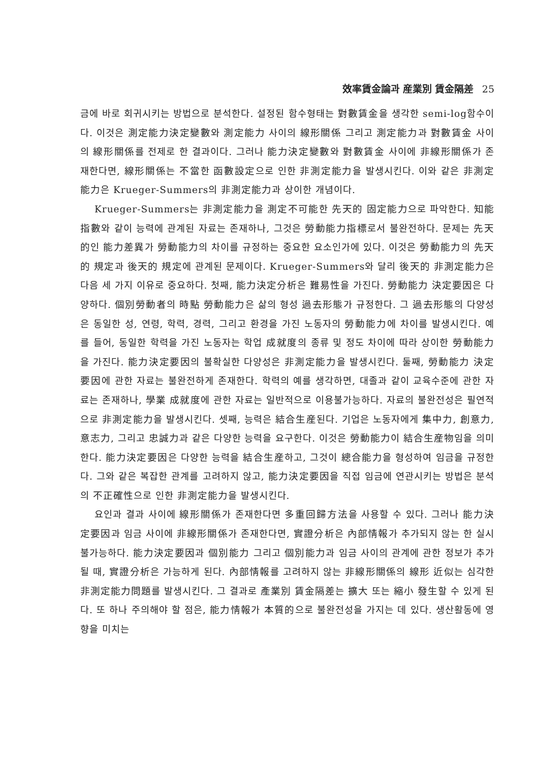效率賃金論과 産業別 賃金隔差 25
금에 바로 회귀시키는 방법으로 분석한다. 설정된 함수형태는 對數賃金을 생각한 semi-log함수이다. 이것은 測定能力決定變數와 測定能力 사이의 線形關係 그리고 測定能力과 對數賃金 사이의 線形關係를 전제로 한 결과이다. 그러나 能力決定變數와 對數賃金 사이에 非線形關係가 존재한다면, 線形關係는 不當한 函數設定으로 인한 非測定能力을 발생시킨다. 이와 같은 非測定能力은 Krueger-Summers의 非測定能力과 상이한 개념이다.
Krueger-Summers는 非測定能力을 測定不可能한 先天的 固定能力으로 파악한다. 知能指數와 같이 능력에 관계된 자료는 존재하나, 그것은 勞動能力指標로서 불완전하다. 문제는 先天的인 能力差異가 勞動能力의 차이를 규정하는 중요한 요소인가에 있다. 이것은 勞動能力의 先天的 規定과 後天的 規定에 관계된 문제이다. Krueger-Summers와 달리 後天的 非測定能力은 다음 세 가지 이유로 중요하다. 첫째, 能力決定分析은 難易性을 가진다. 勞動能力 決定要因은 다양하다. 個別勞動者의 時點 勞動能力은 삶의 형성 過去形態가 규정한다. 그 過去形態의 다양성은 동일한 성, 연령, 학력, 경력, 그리고 환경을 가진 노동자의 勞動能力에 차이를 발생시킨다. 예를 들어, 동일한 학력을 가진 노동자는 학업 成就度의 종류 및 정도 차이에 따라 상이한 勞動能力을 가진다. 能力決定要因의 불확실한 다양성은 非測定能力을 발생시킨다. 둘째, 勞動能力 決定要因에 관한 자료는 불완전하게 존재한다. 학력의 예를 생각하면, 대졸과 같이 교육수준에 관한 자료는 존재하나, 學業 成就度에 관한 자료는 일반적으로 이용불가능하다. 자료의 불완전성은 필연적으로 非測定能力을 발생시킨다. 셋째, 능력은 結合生産된다. 기업은 노동자에게 集中力, 創意力, 意志力, 그리고 忠誠力과 같은 다양한 능력을 요구한다. 이것은 勞動能力이 結合生産物임을 의미한다. 能力決定要因은 다양한 능력을 結合生産하고, 그것이 總合能力을 형성하여 임금을 규정한다. 그와 같은 복잡한 관계를 고려하지 않고, 能力決定要因을 직접 임금에 연관시키는 방법은 분석의 不正確性으로 인한 非測定能力을 발생시킨다.
요인과 결과 사이에 線形關係가 존재한다면 多重回歸方法을 사용할 수 있다. 그러나 能力決定要因과 임금 사이에 非線形關係가 존재한다면, 實證分析은 內部情報가 추가되지 않는 한 실시불가능하다. 能力決定要因과 個別能力 그리고 個別能力과 임금 사이의 관계에 관한 정보가 추가될 때, 實證分析은 가능하게 된다. 內部情報를 고려하지 않는 非線形關係의 線形 近似는 심각한 非測定能力問題를 발생시킨다. 그 결과로 產業別 賃金隔差는 擴大 또는 縮小 發生할 수 있게 된다. 또 하나 주의해야 할 점은, 能力情報가 本質的으로 불완전성을 가지는 데 있다. 생산활동에 영향을 미치는